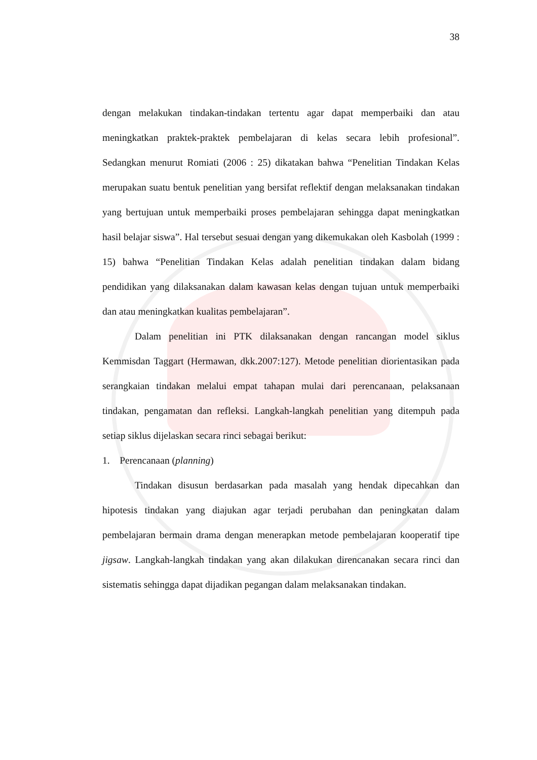38
dengan melakukan tindakan-tindakan tertentu agar dapat memperbaiki dan atau meningkatkan praktek-praktek pembelajaran di kelas secara lebih profesional”. Sedangkan menurut Romiati (2006 : 25) dikatakan bahwa “Penelitian Tindakan Kelas merupakan suatu bentuk penelitian yang bersifat reflektif dengan melaksanakan tindakan yang bertujuan untuk memperbaiki proses pembelajaran sehingga dapat meningkatkan hasil belajar siswa”. Hal tersebut sesuai dengan yang dikemukakan oleh Kasbolah (1999 : 15) bahwa “Penelitian Tindakan Kelas adalah penelitian tindakan dalam bidang pendidikan yang dilaksanakan dalam kawasan kelas dengan tujuan untuk memperbaiki dan atau meningkatkan kualitas pembelajaran”.
Dalam penelitian ini PTK dilaksanakan dengan rancangan model siklus Kemmisdan Taggart (Hermawan, dkk.2007:127). Metode penelitian diorientasikan pada serangkaian tindakan melalui empat tahapan mulai dari perencanaan, pelaksanaan tindakan, pengamatan dan refleksi. Langkah-langkah penelitian yang ditempuh pada setiap siklus dijelaskan secara rinci sebagai berikut:
1. Perencanaan (planning)
Tindakan disusun berdasarkan pada masalah yang hendak dipecahkan dan hipotesis tindakan yang diajukan agar terjadi perubahan dan peningkatan dalam pembelajaran bermain drama dengan menerapkan metode pembelajaran kooperatif tipe jigsaw. Langkah-langkah tindakan yang akan dilakukan direncanakan secara rinci dan sistematis sehingga dapat dijadikan pegangan dalam melaksanakan tindakan.